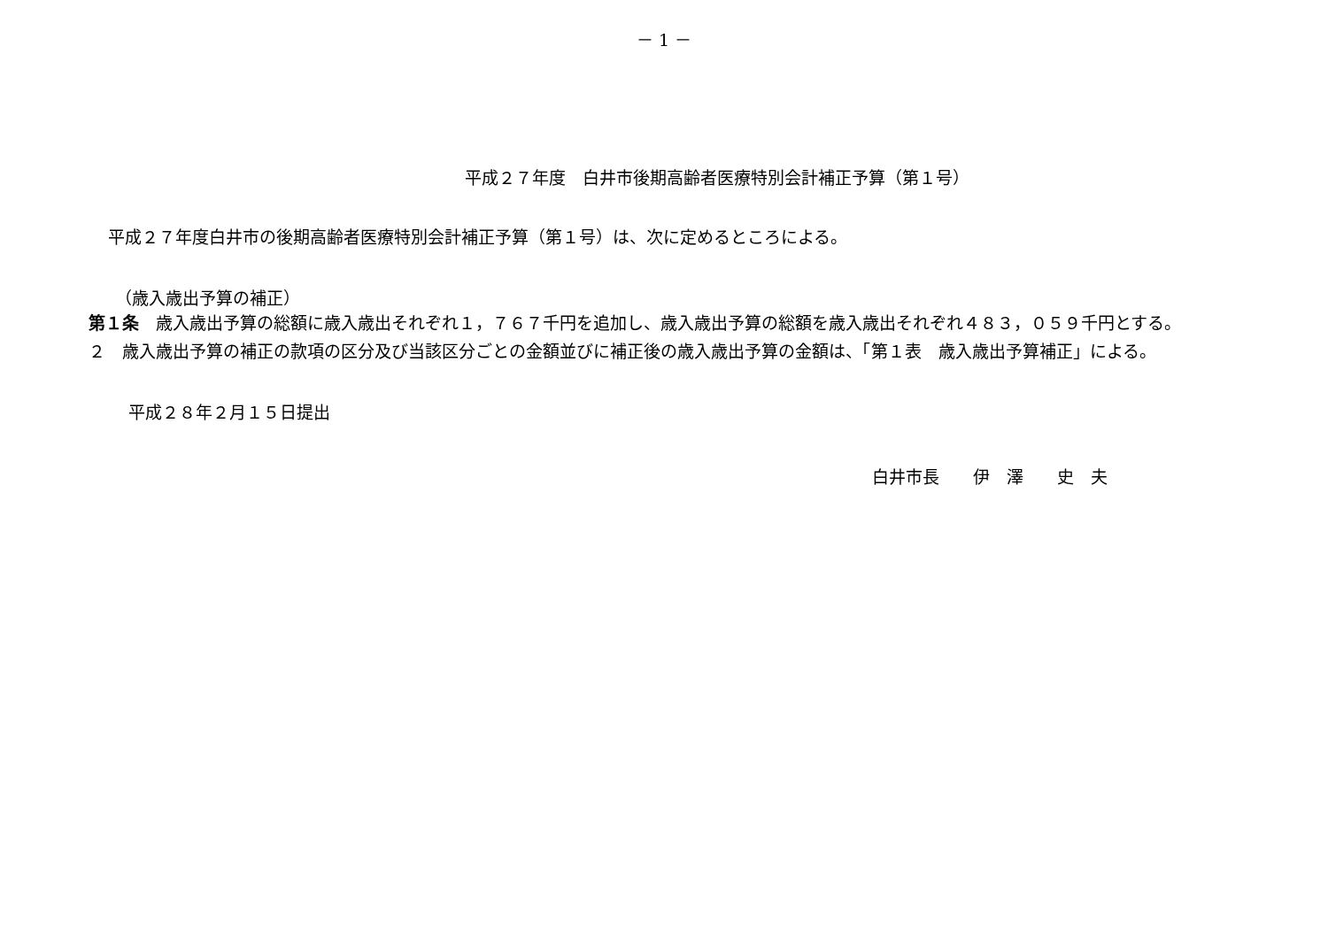－ 1 －
平成２７年度　白井市後期高齢者医療特別会計補正予算（第１号）
平成２７年度白井市の後期高齢者医療特別会計補正予算（第１号）は、次に定めるところによる。
（歳入歳出予算の補正）
第１条　歳入歳出予算の総額に歳入歳出それぞれ１，７６７千円を追加し、歳入歳出予算の総額を歳入歳出それぞれ４８３，０５９千円とする。
２　歳入歳出予算の補正の款項の区分及び当該区分ごとの金額並びに補正後の歳入歳出予算の金額は、「第１表　歳入歳出予算補正」による。
平成２８年２月１５日提出
白井市長　　伊　澤　　史　夫